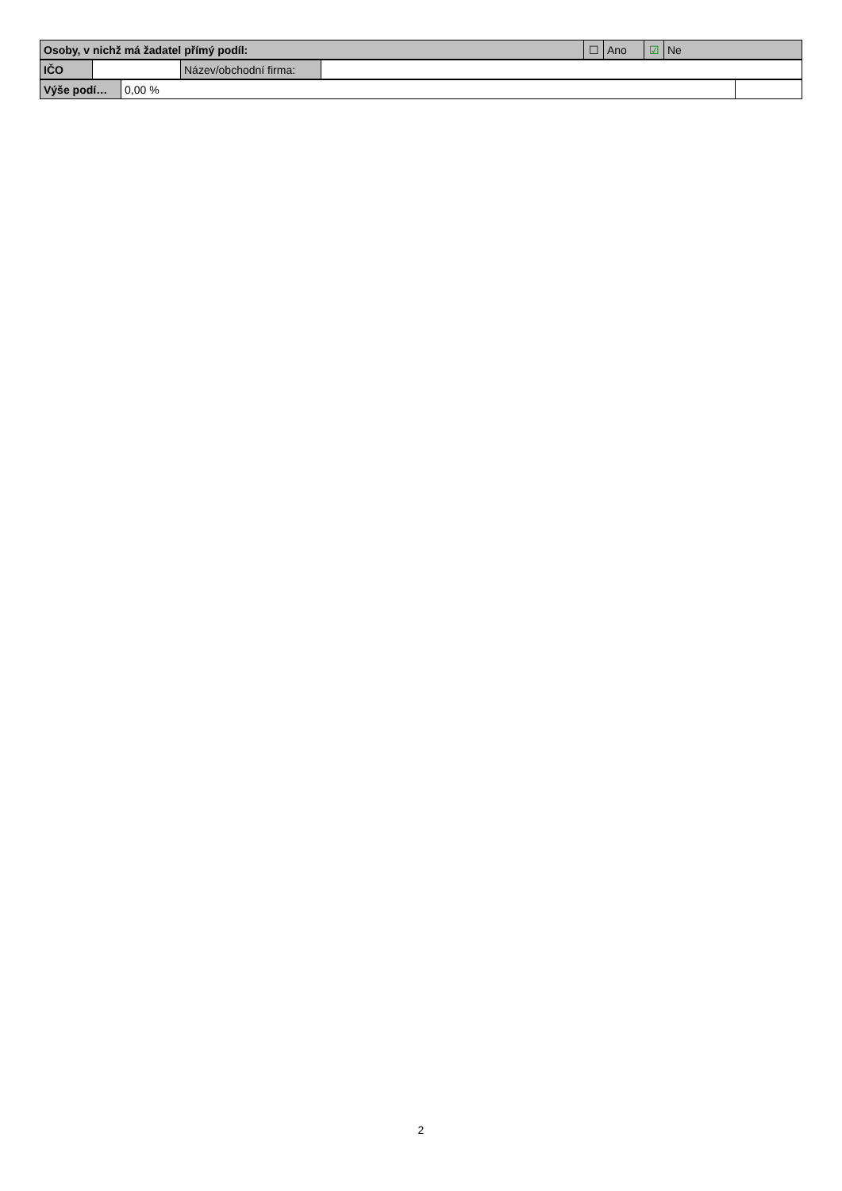| Osoby, v nichž má žadatel přímý podíl: | ☐ | Ano | ☑ | Ne |
| IČO | | Název/obchodní firma: | |
| Výše podí… | 0,00 % | |
2